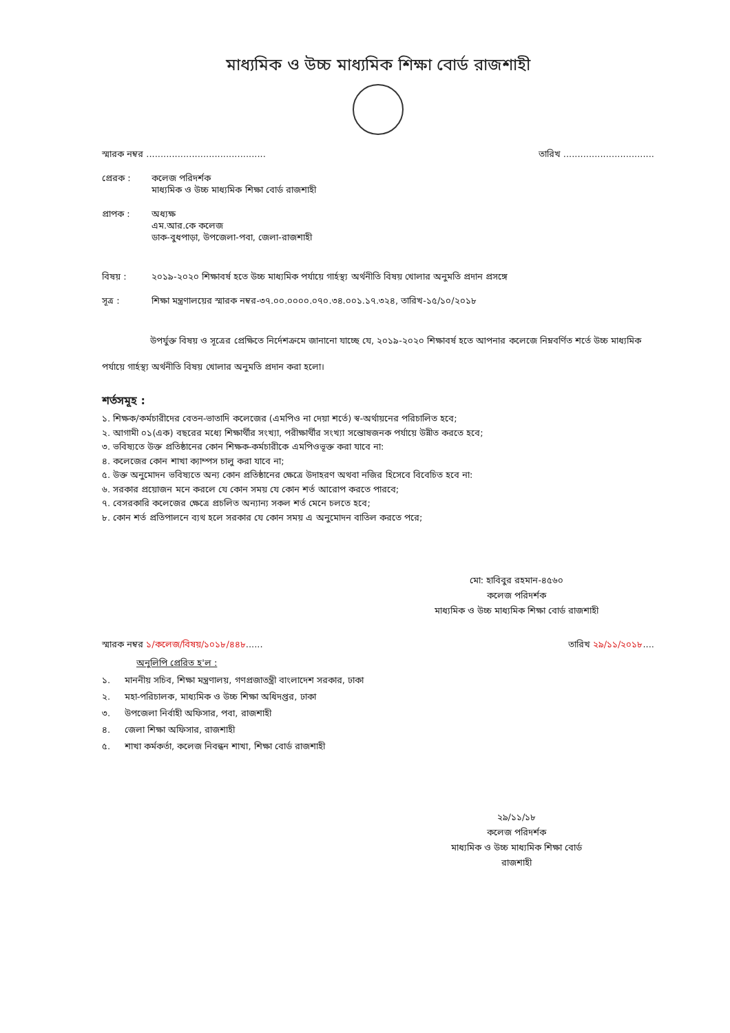মাধ্যমিক ও উচ্চ মাধ্যমিক শিক্ষা বোর্ড রাজশাহী
স্মারক নম্বর .......................................... তারিখ ................................
প্রেরক : কলেজ পরিদর্শক
মাধ্যমিক ও উচ্চ মাধ্যমিক শিক্ষা বোর্ড রাজশাহী
প্রাপক : অধ্যক্ষ
এম.আর.কে কলেজ
ডাক-বুধপাড়া, উপজেলা-পবা, জেলা-রাজশাহী
বিষয় : ২০১৯-২০২০ শিক্ষাবর্ষ হতে উচ্চ মাধ্যমিক পর্যায়ে গার্হস্থ্য অর্থনীতি বিষয় খোলার অনুমতি প্রদান প্রসঙ্গে
সূত্র : শিক্ষা মন্ত্রণালয়ের স্মারক নম্বর-৩৭.০০.০০০০.০৭০.৩৪.০০১.১৭.৩২৪, তারিখ-১৫/১০/২০১৮
উপর্যুক্ত বিষয় ও সূত্রের প্রেক্ষিতে নির্দেশক্রমে জানানো যাচ্ছে যে, ২০১৯-২০২০ শিক্ষাবর্ষ হতে আপনার কলেজে নিম্নবর্ণিত শর্তে উচ্চ মাধ্যমিক পর্যায়ে গার্হস্থ্য অর্থনীতি বিষয় খোলার অনুমতি প্রদান করা হলো।
শর্তসমূহ :
১. শিক্ষক/কর্মচারীদের বেতন-ভাতাদি কলেজের (এমপিও না দেয়া শর্তে) স্ব-অর্থায়নের পরিচালিত হবে;
২. আগামী ০১(এক) বছরের মধ্যে শিক্ষার্থীর সংখ্যা, পরীক্ষার্থীর সংখ্যা সন্তোষজনক পর্যায়ে উন্নীত করতে হবে;
৩. ভবিষ্যতে উক্ত প্রতিষ্ঠানের কোন শিক্ষক-কর্মচারীকে এমপিওভূক্ত করা যাবে না:
৪. কলেজের কোন শাখা ক্যাম্পস চালু করা যাবে না;
৫. উক্ত অনুমোদন ভবিষ্যতে অন্য কোন প্রতিষ্ঠানের ক্ষেত্রে উদাহরণ অথবা নজির হিসেবে বিবেচিত হবে না:
৬. সরকার প্রয়োজন মনে করলে যে কোন সময় যে কোন শর্ত আরোপ করতে পারবে;
৭. বেসরকারি কলেজের ক্ষেত্রে প্রচলিত অন্যান্য সকল শর্ত মেনে চলতে হবে;
৮. কোন শর্ত প্রতিপালনে ব্যথ হলে সরকার যে কোন সময় এ অনুমোদন বাতিল করতে পরে;
মো: হাবিবুর রহমান-৪৫৬০
কলেজ পরিদর্শক
মাধ্যমিক ও উচ্চ মাধ্যমিক শিক্ষা বোর্ড রাজশাহী
স্মারক নম্বর ১/কলেজ/বিষয়/১০১৮/৪৪৮...... তারিখ ২৯/১১/২০১৮....
অনুলিপি প্রেরিত হ'ল :
১. মাননীয় সচিব, শিক্ষা মন্ত্রণালয়, গণপ্রজাতন্ত্রী বাংলাদেশ সরকার, ঢাকা
২. মহা-পরিচালক, মাধ্যমিক ও উচ্চ শিক্ষা অধিদপ্তর, ঢাকা
৩. উপজেলা নির্বাহী অফিসার, পবা, রাজশাহী
৪. জেলা শিক্ষা অফিসার, রাজশাহী
৫. শাখা কর্মকর্তা, কলেজ নিবন্ধন শাখা, শিক্ষা বোর্ড রাজশাহী
২৯/১১/১৮
কলেজ পরিদর্শক
মাধ্যমিক ও উচ্চ মাধ্যমিক শিক্ষা বোর্ড
রাজশাহী